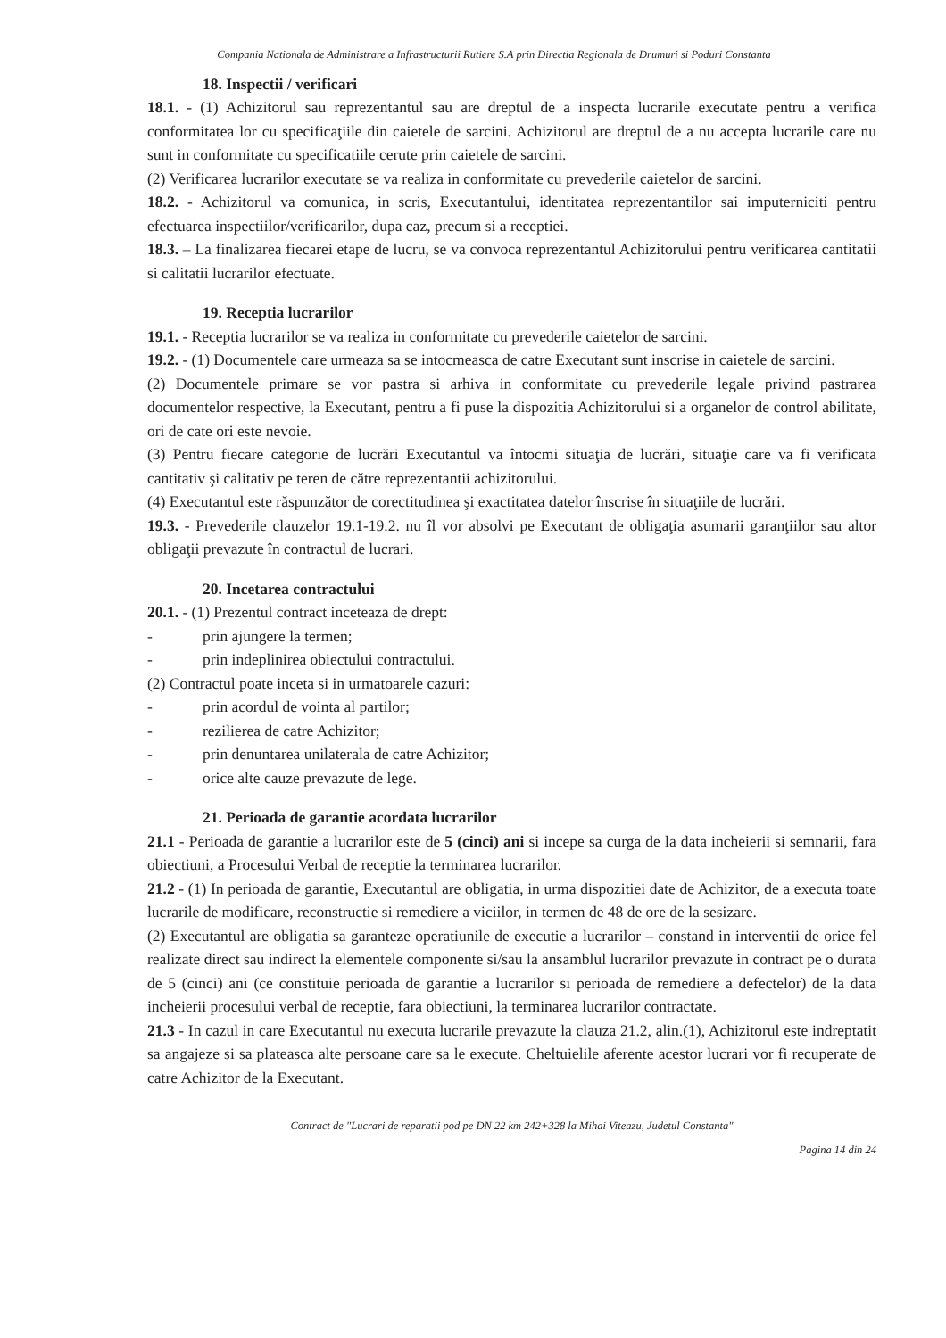Compania Nationala de Administrare a Infrastructurii Rutiere S.A prin Directia Regionala de Drumuri si Poduri Constanta
18. Inspectii / verificari
18.1. - (1) Achizitorul sau reprezentantul sau are dreptul de a inspecta lucrarile executate pentru a verifica conformitatea lor cu specificaţiile din caietele de sarcini. Achizitorul are dreptul de a nu accepta lucrarile care nu sunt in conformitate cu specificatiile cerute prin caietele de sarcini.
(2) Verificarea lucrarilor executate se va realiza in conformitate cu prevederile caietelor de sarcini.
18.2. - Achizitorul va comunica, in scris, Executantului, identitatea reprezentantilor sai imputerniciti pentru efectuarea inspectiilor/verificarilor, dupa caz, precum si a receptiei.
18.3. – La finalizarea fiecarei etape de lucru, se va convoca reprezentantul Achizitorului pentru verificarea cantitatii si calitatii lucrarilor efectuate.
19. Receptia lucrarilor
19.1. - Receptia lucrarilor se va realiza in conformitate cu prevederile caietelor de sarcini.
19.2. - (1) Documentele care urmeaza sa se intocmeasca de catre Executant sunt inscrise in caietele de sarcini.
(2) Documentele primare se vor pastra si arhiva in conformitate cu prevederile legale privind pastrarea documentelor respective, la Executant, pentru a fi puse la dispozitia Achizitorului si a organelor de control abilitate, ori de cate ori este nevoie.
(3) Pentru fiecare categorie de lucrări Executantul va întocmi situaţia de lucrări, situaţie care va fi verificata cantitativ şi calitativ pe teren de către reprezentantii achizitorului.
(4) Executantul este răspunzător de corectitudinea şi exactitatea datelor înscrise în situaţiile de lucrări.
19.3. - Prevederile clauzelor 19.1-19.2. nu îl vor absolvi pe Executant de obligaţia asumarii garanţiilor sau altor obligaţii prevazute în contractul de lucrari.
20. Incetarea contractului
20.1. - (1) Prezentul contract inceteaza de drept:
- prin ajungere la termen;
- prin indeplinirea obiectului contractului.
(2) Contractul poate inceta si in urmatoarele cazuri:
- prin acordul de vointa al partilor;
- rezilierea de catre Achizitor;
- prin denuntarea unilaterala de catre Achizitor;
- orice alte cauze prevazute de lege.
21. Perioada de garantie acordata lucrarilor
21.1 - Perioada de garantie a lucrarilor este de 5 (cinci) ani si incepe sa curga de la data incheierii si semnarii, fara obiectiuni, a Procesului Verbal de receptie la terminarea lucrarilor.
21.2 - (1) In perioada de garantie, Executantul are obligatia, in urma dispozitiei date de Achizitor, de a executa toate lucrarile de modificare, reconstructie si remediere a viciilor, in termen de 48 de ore de la sesizare.
(2) Executantul are obligatia sa garanteze operatiunile de executie a lucrarilor – constand in interventii de orice fel realizate direct sau indirect la elementele componente si/sau la ansamblul lucrarilor prevazute in contract pe o durata de 5 (cinci) ani (ce constituie perioada de garantie a lucrarilor si perioada de remediere a defectelor) de la data incheierii procesului verbal de receptie, fara obiectiuni, la terminarea lucrarilor contractate.
21.3 - In cazul in care Executantul nu executa lucrarile prevazute la clauza 21.2, alin.(1), Achizitorul este indreptatit sa angajeze si sa plateasca alte persoane care sa le execute. Cheltuielile aferente acestor lucrari vor fi recuperate de catre Achizitor de la Executant.
Contract de "Lucrari de reparatii pod pe DN 22 km 242+328 la Mihai Viteazu, Judetul Constanta"
Pagina 14 din 24